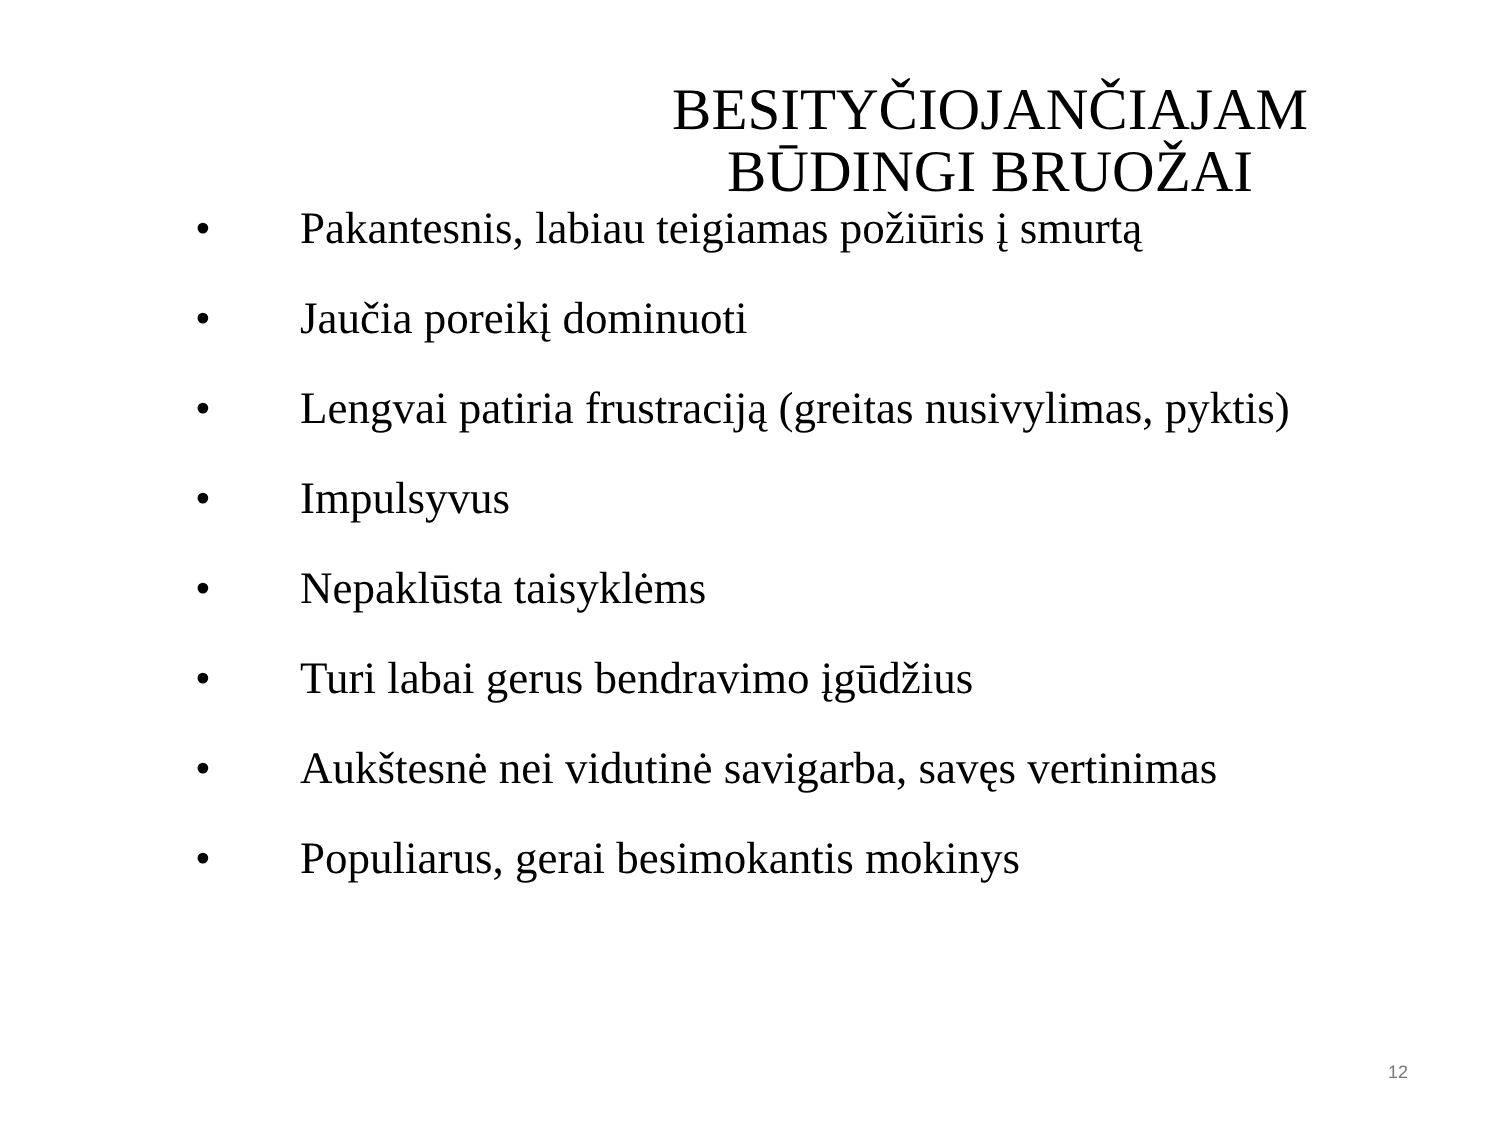BESITYČIOJANČIAJAM BŪDINGI BRUOŽAI
• Pakantesnis, labiau teigiamas požiūris į smurtą
• Jaučia poreikį dominuoti
• Lengvai patiria frustraciją (greitas nusivylimas, pyktis)
• Impulsyvus
• Nepaklūsta taisyklėms
• Turi labai gerus bendravimo įgūdžius
• Aukštesnė nei vidutinė savigarba, savęs vertinimas
• Populiarus, gerai besimokantis mokinys
12